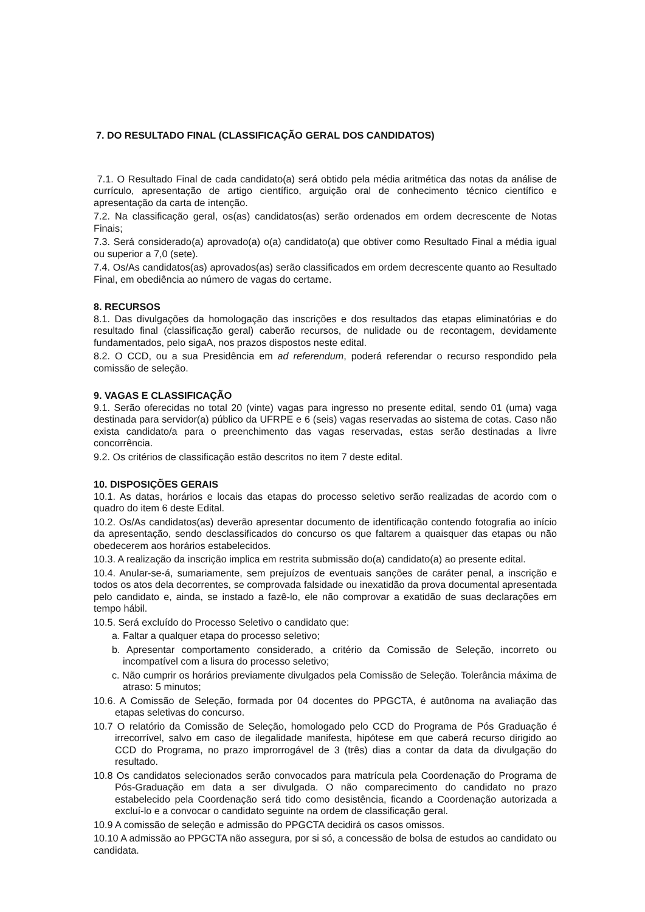7. DO RESULTADO FINAL (CLASSIFICAÇÃO GERAL DOS CANDIDATOS)
7.1. O Resultado Final de cada candidato(a) será obtido pela média aritmética das notas da análise de currículo, apresentação de artigo científico, arguição oral de conhecimento técnico científico e apresentação da carta de intenção.
7.2. Na classificação geral, os(as) candidatos(as) serão ordenados em ordem decrescente de Notas Finais;
7.3. Será considerado(a) aprovado(a) o(a) candidato(a) que obtiver como Resultado Final a média igual ou superior a 7,0 (sete).
7.4. Os/As candidatos(as) aprovados(as) serão classificados em ordem decrescente quanto ao Resultado Final, em obediência ao número de vagas do certame.
8. RECURSOS
8.1. Das divulgações da homologação das inscrições e dos resultados das etapas eliminatórias e do resultado final (classificação geral) caberão recursos, de nulidade ou de recontagem, devidamente fundamentados, pelo sigaA, nos prazos dispostos neste edital.
8.2. O CCD, ou a sua Presidência em ad referendum, poderá referendar o recurso respondido pela comissão de seleção.
9. VAGAS E CLASSIFICAÇÃO
9.1. Serão oferecidas no total 20 (vinte) vagas para ingresso no presente edital, sendo 01 (uma) vaga destinada para servidor(a) público da UFRPE e 6 (seis) vagas reservadas ao sistema de cotas. Caso não exista candidato/a para o preenchimento das vagas reservadas, estas serão destinadas a livre concorrência.
9.2. Os critérios de classificação estão descritos no item 7 deste edital.
10. DISPOSIÇÕES GERAIS
10.1. As datas, horários e locais das etapas do processo seletivo serão realizadas de acordo com o quadro do item 6 deste Edital.
10.2. Os/As candidatos(as) deverão apresentar documento de identificação contendo fotografia ao início da apresentação, sendo desclassificados do concurso os que faltarem a quaisquer das etapas ou não obedecerem aos horários estabelecidos.
10.3. A realização da inscrição implica em restrita submissão do(a) candidato(a) ao presente edital.
10.4. Anular-se-á, sumariamente, sem prejuízos de eventuais sanções de caráter penal, a inscrição e todos os atos dela decorrentes, se comprovada falsidade ou inexatidão da prova documental apresentada pelo candidato e, ainda, se instado a fazê-lo, ele não comprovar a exatidão de suas declarações em tempo hábil.
10.5. Será excluído do Processo Seletivo o candidato que:
a. Faltar a qualquer etapa do processo seletivo;
b. Apresentar comportamento considerado, a critério da Comissão de Seleção, incorreto ou incompatível com a lisura do processo seletivo;
c. Não cumprir os horários previamente divulgados pela Comissão de Seleção. Tolerância máxima de atraso: 5 minutos;
10.6. A Comissão de Seleção, formada por 04 docentes do PPGCTA, é autônoma na avaliação das etapas seletivas do concurso.
10.7 O relatório da Comissão de Seleção, homologado pelo CCD do Programa de Pós Graduação é irrecorrível, salvo em caso de ilegalidade manifesta, hipótese em que caberá recurso dirigido ao CCD do Programa, no prazo improrrogável de 3 (três) dias a contar da data da divulgação do resultado.
10.8 Os candidatos selecionados serão convocados para matrícula pela Coordenação do Programa de Pós-Graduação em data a ser divulgada. O não comparecimento do candidato no prazo estabelecido pela Coordenação será tido como desistência, ficando a Coordenação autorizada a excluí-lo e a convocar o candidato seguinte na ordem de classificação geral.
10.9 A comissão de seleção e admissão do PPGCTA decidirá os casos omissos.
10.10 A admissão ao PPGCTA não assegura, por si só, a concessão de bolsa de estudos ao candidato ou candidata.